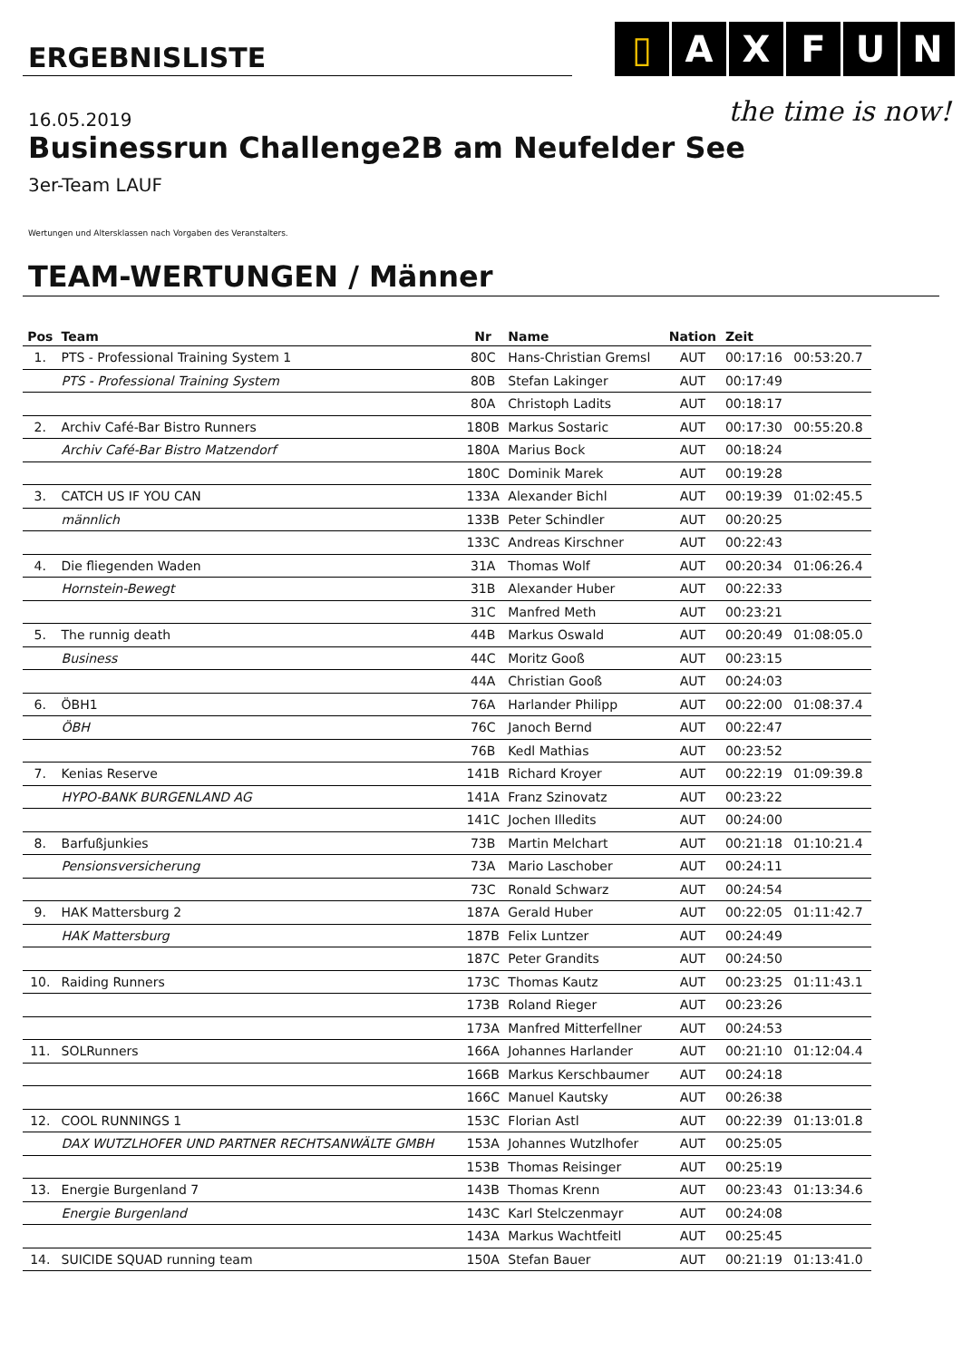ERGEBNISLISTE
▯ A X F U N
the time is now!
16.05.2019
Businessrun Challenge2B am Neufelder See
3er-Team LAUF
Wertungen und Altersklassen nach Vorgaben des Veranstalters.
TEAM-WERTUNGEN / Männer
| Pos | Team | Nr | Name | Nation | Zeit | |
| --- | --- | --- | --- | --- | --- | --- |
| 1. | PTS - Professional Training System 1 | 80C | Hans-Christian Gremsl | AUT | 00:17:16 | 00:53:20.7 |
| | PTS - Professional Training System | 80B | Stefan Lakinger | AUT | 00:17:49 | |
| | | 80A | Christoph Ladits | AUT | 00:18:17 | |
| 2. | Archiv Café-Bar Bistro Runners | 180B | Markus Sostaric | AUT | 00:17:30 | 00:55:20.8 |
| | Archiv Café-Bar Bistro Matzendorf | 180A | Marius Bock | AUT | 00:18:24 | |
| | | 180C | Dominik Marek | AUT | 00:19:28 | |
| 3. | CATCH US IF YOU CAN | 133A | Alexander Bichl | AUT | 00:19:39 | 01:02:45.5 |
| | männlich | 133B | Peter Schindler | AUT | 00:20:25 | |
| | | 133C | Andreas Kirschner | AUT | 00:22:43 | |
| 4. | Die fliegenden Waden | 31A | Thomas Wolf | AUT | 00:20:34 | 01:06:26.4 |
| | Hornstein-Bewegt | 31B | Alexander Huber | AUT | 00:22:33 | |
| | | 31C | Manfred Meth | AUT | 00:23:21 | |
| 5. | The runnig death | 44B | Markus Oswald | AUT | 00:20:49 | 01:08:05.0 |
| | Business | 44C | Moritz Gooß | AUT | 00:23:15 | |
| | | 44A | Christian Gooß | AUT | 00:24:03 | |
| 6. | ÖBH1 | 76A | Harlander Philipp | AUT | 00:22:00 | 01:08:37.4 |
| | ÖBH | 76C | Janoch Bernd | AUT | 00:22:47 | |
| | | 76B | Kedl Mathias | AUT | 00:23:52 | |
| 7. | Kenias Reserve | 141B | Richard Kroyer | AUT | 00:22:19 | 01:09:39.8 |
| | HYPO-BANK BURGENLAND AG | 141A | Franz Szinovatz | AUT | 00:23:22 | |
| | | 141C | Jochen Illedits | AUT | 00:24:00 | |
| 8. | Barfußjunkies | 73B | Martin Melchart | AUT | 00:21:18 | 01:10:21.4 |
| | Pensionsversicherung | 73A | Mario Laschober | AUT | 00:24:11 | |
| | | 73C | Ronald Schwarz | AUT | 00:24:54 | |
| 9. | HAK Mattersburg 2 | 187A | Gerald Huber | AUT | 00:22:05 | 01:11:42.7 |
| | HAK Mattersburg | 187B | Felix Luntzer | AUT | 00:24:49 | |
| | | 187C | Peter Grandits | AUT | 00:24:50 | |
| 10. | Raiding Runners | 173C | Thomas Kautz | AUT | 00:23:25 | 01:11:43.1 |
| | | 173B | Roland Rieger | AUT | 00:23:26 | |
| | | 173A | Manfred Mitterfellner | AUT | 00:24:53 | |
| 11. | SOLRunners | 166A | Johannes Harlander | AUT | 00:21:10 | 01:12:04.4 |
| | | 166B | Markus Kerschbaumer | AUT | 00:24:18 | |
| | | 166C | Manuel Kautsky | AUT | 00:26:38 | |
| 12. | COOL RUNNINGS 1 | 153C | Florian Astl | AUT | 00:22:39 | 01:13:01.8 |
| | DAX WUTZLHOFER UND PARTNER RECHTSANWÄLTE GMBH | 153A | Johannes Wutzlhofer | AUT | 00:25:05 | |
| | | 153B | Thomas Reisinger | AUT | 00:25:19 | |
| 13. | Energie Burgenland 7 | 143B | Thomas Krenn | AUT | 00:23:43 | 01:13:34.6 |
| | Energie Burgenland | 143C | Karl Stelczenmayr | AUT | 00:24:08 | |
| | | 143A | Markus Wachtfeitl | AUT | 00:25:45 | |
| 14. | SUICIDE SQUAD running team | 150A | Stefan Bauer | AUT | 00:21:19 | 01:13:41.0 |